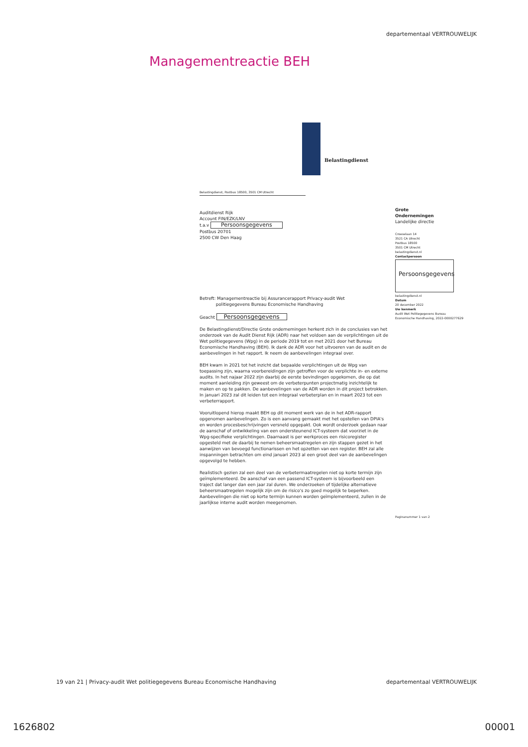departementaal VERTROUWELIJK
Managementreactie BEH
Belastingdienst
Belastingdienst, Postbus 18500, 3501 CM Utrecht
Auditdienst Rijk
Account FIN/EZK/LNV
t.a.v Persoonsgegevens
Postbus 20701
2500 CW Den Haag
Betreft: Managementreactie bij Assurancerapport Privacy-audit Wet
politiegegevens Bureau Economische Handhaving
Geacht Persoonsgegevens
De Belastingdienst/Directie Grote ondernemingen herkent zich in de conclusies van het onderzoek van de Audit Dienst Rijk (ADR) naar het voldoen aan de verplichtingen uit de Wet politiegegevens (Wpg) in de periode 2019 tot en met 2021 door het Bureau Economische Handhaving (BEH). Ik dank de ADR voor het uitvoeren van de audit en de aanbevelingen in het rapport. Ik neem de aanbevelingen integraal over.
BEH kwam in 2021 tot het inzicht dat bepaalde verplichtingen uit de Wpg van toepassing zijn, waarna voorbereidingen zijn getroffen voor de verplichte in- en externe audits. In het najaar 2022 zijn daarbij de eerste bevindingen opgekomen, die op dat moment aanleiding zijn geweest om de verbeterpunten projectmatig inzichtelijk te maken en op te pakken. De aanbevelingen van de ADR worden in dit project betrokken. In januari 2023 zal dit leiden tot een integraal verbeterplan en in maart 2023 tot een verbeterrapport.
Vooruitlopend hierop maakt BEH op dit moment werk van de in het ADR-rapport opgenomen aanbevelingen. Zo is een aanvang gemaakt met het opstellen van DPIA's en worden procesbeschrijvingen versneld opgepakt. Ook wordt onderzoek gedaan naar de aanschaf of ontwikkeling van een ondersteunend ICT-systeem dat voorziet in de Wpg-specifieke verplichtingen. Daarnaast is per werkproces een risicoregister opgesteld met de daarbij te nemen beheersmaatregelen en zijn stappen gezet in het aanwijzen van bevoegd functionarissen en het opzetten van een register. BEH zal alle inspanningen betrachten om eind januari 2023 al een groot deel van de aanbevelingen opgevolgd te hebben.
Realistisch gezien zal een deel van de verbetermaatregelen niet op korte termijn zijn geïmplementeerd. De aanschaf van een passend ICT-systeem is bijvoorbeeld een traject dat langer dan een jaar zal duren. We onderzoeken of tijdelijke alternatieve beheersmaatregelen mogelijk zijn om de risico's zo goed mogelijk te beperken. Aanbevelingen die niet op korte termijn kunnen worden geïmplementeerd, zullen in de jaarlijkse interne audit worden meegenomen.
Grote
Ondernemingen
Landelijke directie
Croeselaan 14
3521 CA Utrecht
Postbus 18500
3501 CM Utrecht
belastingdienst.nl
Contactpersoon
Persoonsgegevens
belastingdienst.nl
Datum
20 december 2022
Uw kenmerk
Audit Wet Politiegegevens Bureau Economische Handhaving, 2022-0000277629
Paginanummer 1 van 2
19 van 21 | Privacy-audit Wet politiegegevens Bureau Economische Handhaving departementaal VERTROUWELIJK
1626802 00001